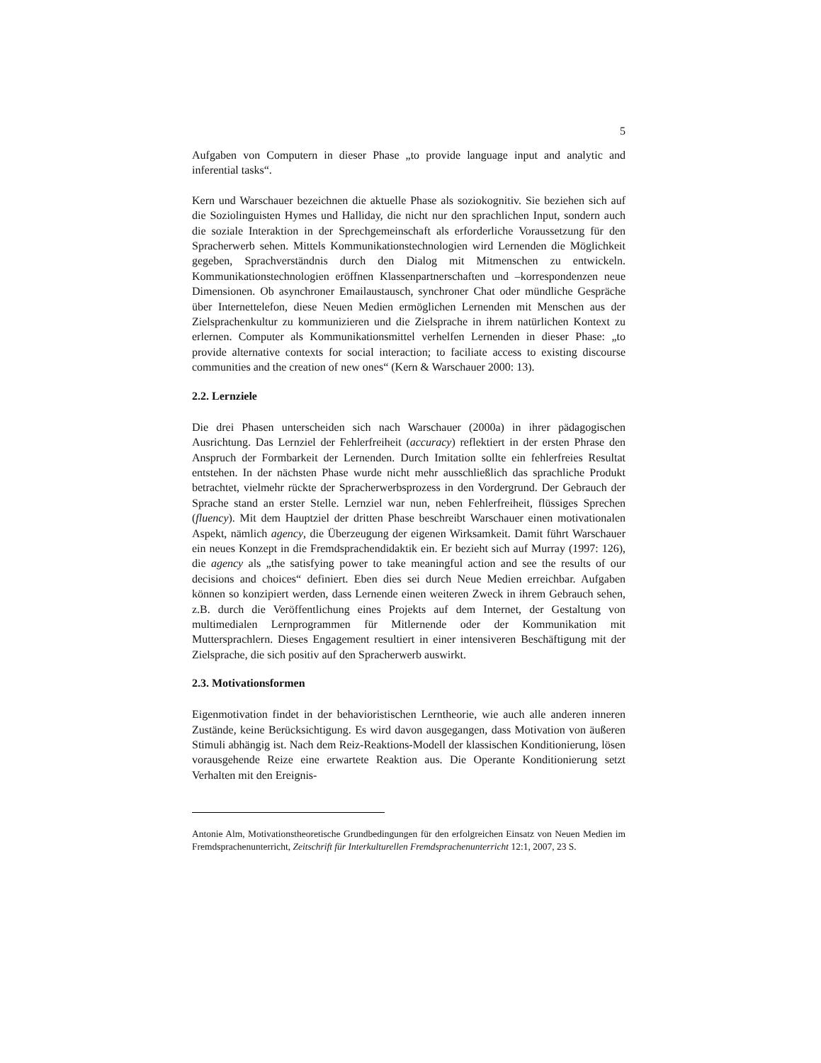5
Aufgaben von Computern in dieser Phase „to provide language input and analytic and inferential tasks“.
Kern und Warschauer bezeichnen die aktuelle Phase als soziokognitiv. Sie beziehen sich auf die Soziolinguisten Hymes und Halliday, die nicht nur den sprachlichen Input, sondern auch die soziale Interaktion in der Sprechgemeinschaft als erforderliche Voraussetzung für den Spracherwerb sehen. Mittels Kommunikationstechnologien wird Lernenden die Möglichkeit gegeben, Sprachverständnis durch den Dialog mit Mitmenschen zu entwickeln. Kommunikationstechnologien eröffnen Klassenpartnerschaften und –korrespondenzen neue Dimensionen. Ob asynchroner Emailaustausch, synchroner Chat oder mündliche Gespräche über Internettelefon, diese Neuen Medien ermöglichen Lernenden mit Menschen aus der Zielsprachenkultur zu kommunizieren und die Zielsprache in ihrem natürlichen Kontext zu erlernen. Computer als Kommunikationsmittel verhelfen Lernenden in dieser Phase: „to provide alternative contexts for social interaction; to faciliate access to existing discourse communities and the creation of new ones“ (Kern & Warschauer 2000: 13).
2.2. Lernziele
Die drei Phasen unterscheiden sich nach Warschauer (2000a) in ihrer pädagogischen Ausrichtung. Das Lernziel der Fehlerfreiheit (accuracy) reflektiert in der ersten Phrase den Anspruch der Formbarkeit der Lernenden. Durch Imitation sollte ein fehlerfreies Resultat entstehen. In der nächsten Phase wurde nicht mehr ausschließlich das sprachliche Produkt betrachtet, vielmehr rückte der Spracherwerbsprozess in den Vordergrund. Der Gebrauch der Sprache stand an erster Stelle. Lernziel war nun, neben Fehlerfreiheit, flüssiges Sprechen (fluency). Mit dem Hauptziel der dritten Phase beschreibt Warschauer einen motivationalen Aspekt, nämlich agency, die Überzeugung der eigenen Wirksamkeit. Damit führt Warschauer ein neues Konzept in die Fremdsprachendidaktik ein. Er bezieht sich auf Murray (1997: 126), die agency als „the satisfying power to take meaningful action and see the results of our decisions and choices“ definiert. Eben dies sei durch Neue Medien erreichbar. Aufgaben können so konzipiert werden, dass Lernende einen weiteren Zweck in ihrem Gebrauch sehen, z.B. durch die Veröffentlichung eines Projekts auf dem Internet, der Gestaltung von multimedialen Lernprogrammen für Mitlernende oder der Kommunikation mit Muttersprachlern. Dieses Engagement resultiert in einer intensiveren Beschäftigung mit der Zielsprache, die sich positiv auf den Spracherwerb auswirkt.
2.3. Motivationsformen
Eigenmotivation findet in der behavioristischen Lerntheorie, wie auch alle anderen inneren Zustände, keine Berücksichtigung. Es wird davon ausgegangen, dass Motivation von äußeren Stimuli abhängig ist. Nach dem Reiz-Reaktions-Modell der klassischen Konditionierung, lösen vorausgehende Reize eine erwartete Reaktion aus. Die Operante Konditionierung setzt Verhalten mit den Ereignis-
Antonie Alm, Motivationstheoretische Grundbedingungen für den erfolgreichen Einsatz von Neuen Medien im Fremdsprachenunterricht, Zeitschrift für Interkulturellen Fremdsprachenunterricht 12:1, 2007, 23 S.